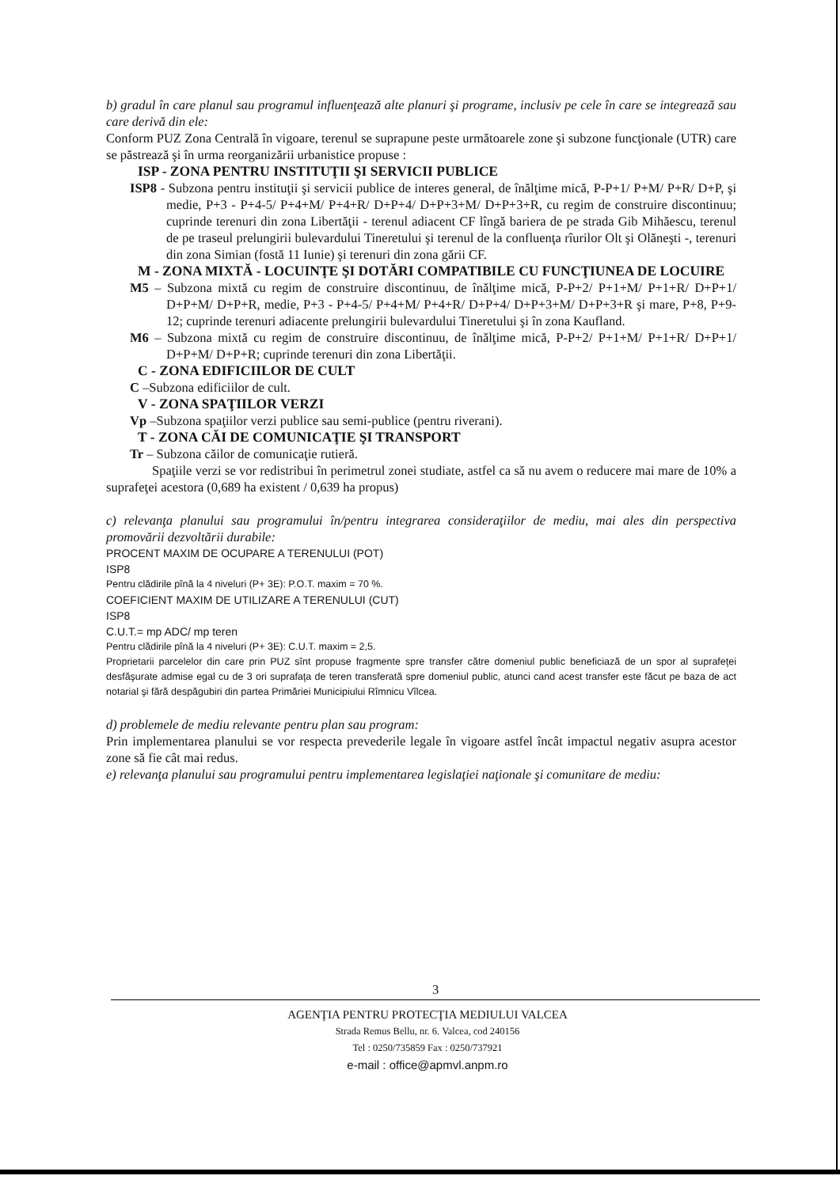b) gradul în care planul sau programul influenţează alte planuri şi programe, inclusiv pe cele în care se integrează sau care derivă din ele:
Conform PUZ Zona Centrală în vigoare, terenul se suprapune peste următoarele zone şi subzone funcţionale (UTR) care se păstrează şi în urma reorganizării urbanistice propuse :
ISP - ZONA PENTRU INSTITUŢII ŞI SERVICII PUBLICE
ISP8 - Subzona pentru instituţii şi servicii publice de interes general, de înălţime mică, P-P+1/ P+M/ P+R/ D+P, şi medie, P+3 - P+4-5/ P+4+M/ P+4+R/ D+P+4/ D+P+3+M/ D+P+3+R, cu regim de construire discontinuu; cuprinde terenuri din zona Libertăţii - terenul adiacent CF lîngă bariera de pe strada Gib Mihăescu, terenul de pe traseul prelungirii bulevardului Tineretului şi terenul de la confluenţa rîurilor Olt şi Olăneşti -, terenuri din zona Simian (fostă 11 Iunie) şi terenuri din zona gării CF.
M - ZONA MIXTĂ - LOCUINŢE ŞI DOTĂRI COMPATIBILE CU FUNCŢIUNEA DE LOCUIRE
M5 – Subzona mixtă cu regim de construire discontinuu, de înălţime mică, P-P+2/ P+1+M/ P+1+R/ D+P+1/ D+P+M/ D+P+R, medie, P+3 - P+4-5/ P+4+M/ P+4+R/ D+P+4/ D+P+3+M/ D+P+3+R şi mare, P+8, P+9-12; cuprinde terenuri adiacente prelungirii bulevardului Tineretului şi în zona Kaufland.
M6 – Subzona mixtă cu regim de construire discontinuu, de înălţime mică, P-P+2/ P+1+M/ P+1+R/ D+P+1/ D+P+M/ D+P+R; cuprinde terenuri din zona Libertăţii.
C - ZONA EDIFICIILOR DE CULT
C –Subzona edificiilor de cult.
V - ZONA SPAŢIILOR VERZI
Vp –Subzona spaţiilor verzi publice sau semi-publice (pentru riverani).
T - ZONA CĂI DE COMUNICAŢIE ŞI TRANSPORT
Tr – Subzona căilor de comunicaţie rutieră.
Spaţiile verzi se vor redistribui în perimetrul zonei studiate, astfel ca să nu avem o reducere mai mare de 10% a suprafeţei acestora (0,689 ha existent / 0,639 ha propus)
c) relevanţa planului sau programului în/pentru integrarea consideraţiilor de mediu, mai ales din perspectiva promovării dezvoltării durabile:
PROCENT MAXIM DE OCUPARE A TERENULUI (POT)
ISP8
Pentru clădirile pînă la 4 niveluri (P+ 3E): P.O.T. maxim = 70 %.
COEFICIENT MAXIM DE UTILIZARE A TERENULUI (CUT)
ISP8
C.U.T.= mp ADC/ mp teren
Pentru clădirile pînă la 4 niveluri (P+ 3E): C.U.T. maxim = 2,5.
Proprietarii parcelelor din care prin PUZ sînt propuse fragmente spre transfer către domeniul public beneficiază de un spor al suprafeţei desfăşurate admise egal cu de 3 ori suprafaţa de teren transferată spre domeniul public, atunci cand acest transfer este făcut pe baza de act notarial şi fără despăgubiri din partea Primăriei Municipiului Rîmnicu Vîlcea.
d) problemele de mediu relevante pentru plan sau program:
Prin implementarea planului se vor respecta prevederile legale în vigoare astfel încât impactul negativ asupra acestor zone să fie cât mai redus.
e) relevanţa planului sau programului pentru implementarea legislaţiei naţionale şi comunitare de mediu:
3
AGENŢIA PENTRU PROTECŢIA MEDIULUI VALCEA
Strada Remus Bellu, nr. 6. Valcea, cod 240156
Tel : 0250/735859 Fax : 0250/737921
e-mail : office@apmvl.anpm.ro